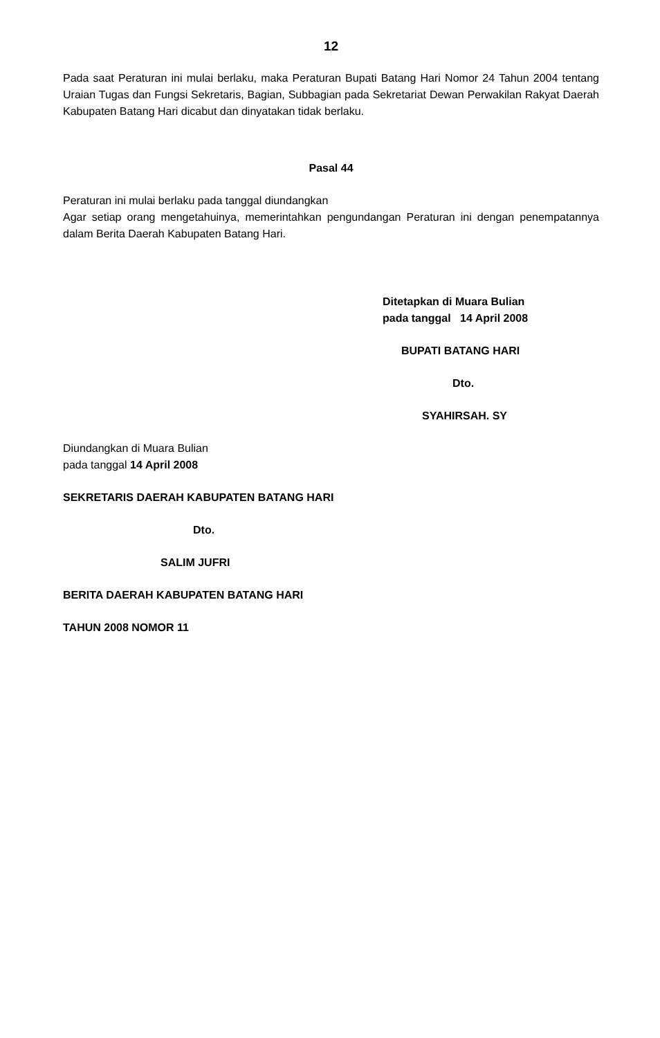12
Pada saat Peraturan ini mulai berlaku, maka Peraturan Bupati Batang Hari Nomor 24 Tahun 2004 tentang Uraian Tugas dan Fungsi Sekretaris, Bagian, Subbagian pada Sekretariat Dewan Perwakilan Rakyat Daerah Kabupaten Batang Hari dicabut dan dinyatakan tidak berlaku.
Pasal 44
Peraturan ini mulai berlaku pada tanggal diundangkan
Agar setiap orang mengetahuinya, memerintahkan pengundangan Peraturan ini dengan penempatannya dalam Berita Daerah Kabupaten Batang Hari.
Ditetapkan di Muara Bulian
pada tanggal 14 April 2008
BUPATI BATANG HARI
Dto.
SYAHIRSAH. SY
Diundangkan di Muara Bulian
pada tanggal 14 April 2008
SEKRETARIS DAERAH KABUPATEN BATANG HARI
Dto.
SALIM JUFRI
BERITA DAERAH KABUPATEN BATANG HARI
TAHUN 2008 NOMOR 11